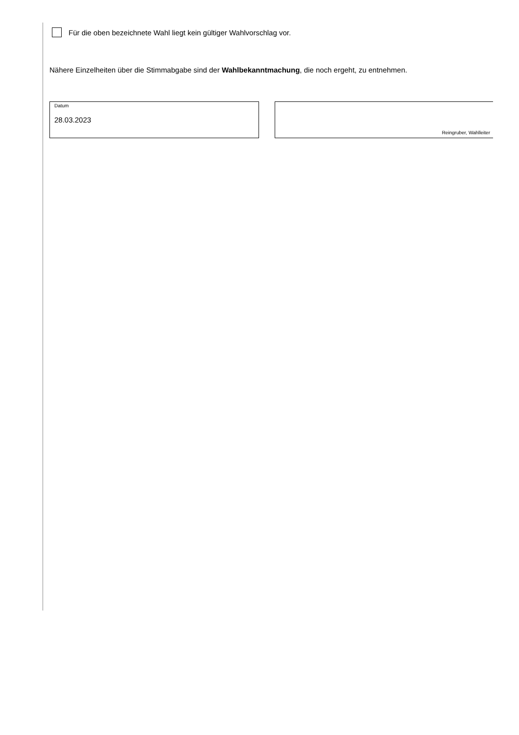Für die oben bezeichnete Wahl liegt kein gültiger Wahlvorschlag vor.
Nähere Einzelheiten über die Stimmabgabe sind der Wahlbekanntmachung, die noch ergeht, zu entnehmen.
Datum
28.03.2023
Reingruber, Wahlleiter